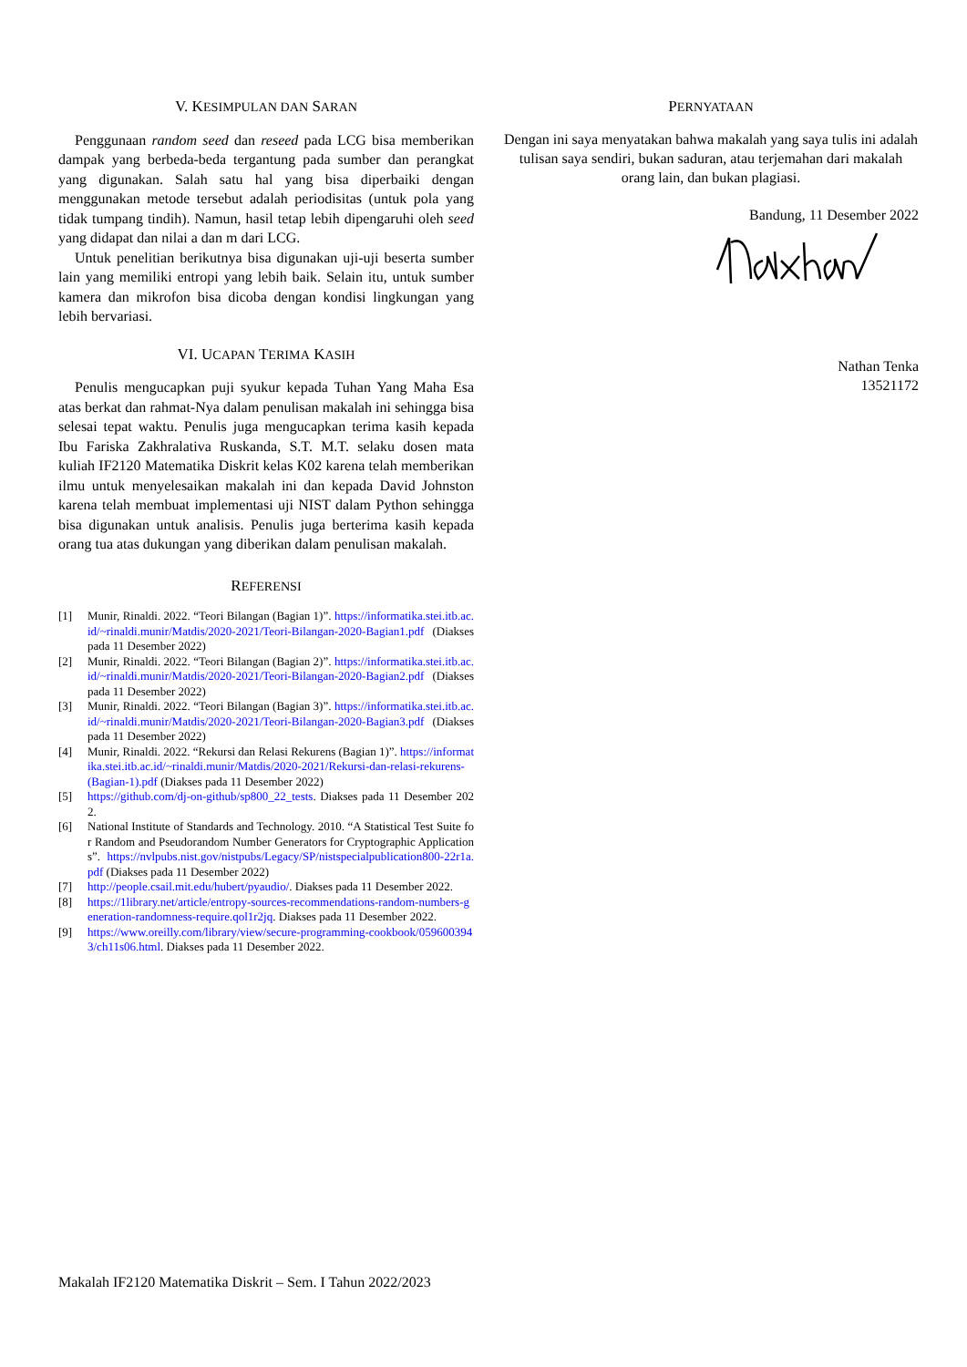V. KESIMPULAN DAN SARAN
Penggunaan random seed dan reseed pada LCG bisa memberikan dampak yang berbeda-beda tergantung pada sumber dan perangkat yang digunakan. Salah satu hal yang bisa diperbaiki dengan menggunakan metode tersebut adalah periodisitas (untuk pola yang tidak tumpang tindih). Namun, hasil tetap lebih dipengaruhi oleh seed yang didapat dan nilai a dan m dari LCG.
Untuk penelitian berikutnya bisa digunakan uji-uji beserta sumber lain yang memiliki entropi yang lebih baik. Selain itu, untuk sumber kamera dan mikrofon bisa dicoba dengan kondisi lingkungan yang lebih bervariasi.
VI. UCAPAN TERIMA KASIH
Penulis mengucapkan puji syukur kepada Tuhan Yang Maha Esa atas berkat dan rahmat-Nya dalam penulisan makalah ini sehingga bisa selesai tepat waktu. Penulis juga mengucapkan terima kasih kepada Ibu Fariska Zakhralativa Ruskanda, S.T. M.T. selaku dosen mata kuliah IF2120 Matematika Diskrit kelas K02 karena telah memberikan ilmu untuk menyelesaikan makalah ini dan kepada David Johnston karena telah membuat implementasi uji NIST dalam Python sehingga bisa digunakan untuk analisis. Penulis juga berterima kasih kepada orang tua atas dukungan yang diberikan dalam penulisan makalah.
REFERENSI
[1] Munir, Rinaldi. 2022. “Teori Bilangan (Bagian 1)”. https://informatika.stei.itb.ac.id/~rinaldi.munir/Matdis/2020-2021/Teori-Bilangan-2020-Bagian1.pdf (Diakses pada 11 Desember 2022)
[2] Munir, Rinaldi. 2022. “Teori Bilangan (Bagian 2)”. https://informatika.stei.itb.ac.id/~rinaldi.munir/Matdis/2020-2021/Teori-Bilangan-2020-Bagian2.pdf (Diakses pada 11 Desember 2022)
[3] Munir, Rinaldi. 2022. “Teori Bilangan (Bagian 3)”. https://informatika.stei.itb.ac.id/~rinaldi.munir/Matdis/2020-2021/Teori-Bilangan-2020-Bagian3.pdf (Diakses pada 11 Desember 2022)
[4] Munir, Rinaldi. 2022. “Rekursi dan Relasi Rekurens (Bagian 1)”. https://informatika.stei.itb.ac.id/~rinaldi.munir/Matdis/2020-2021/Rekursi-dan-relasi-rekurens-(Bagian-1).pdf (Diakses pada 11 Desember 2022)
[5] https://github.com/dj-on-github/sp800_22_tests. Diakses pada 11 Desember 2022.
[6] National Institute of Standards and Technology. 2010. “A Statistical Test Suite for Random and Pseudorandom Number Generators for Cryptographic Applications”. https://nvlpubs.nist.gov/nistpubs/Legacy/SP/nistspecialpublication800-22r1a.pdf (Diakses pada 11 Desember 2022)
[7] http://people.csail.mit.edu/hubert/pyaudio/. Diakses pada 11 Desember 2022.
[8] https://1library.net/article/entropy-sources-recommendations-random-numbers-generation-randomness-require.qol1r2jq. Diakses pada 11 Desember 2022.
[9] https://www.oreilly.com/library/view/secure-programming-cookbook/0596003943/ch11s06.html. Diakses pada 11 Desember 2022.
PERNYATAAN
Dengan ini saya menyatakan bahwa makalah yang saya tulis ini adalah tulisan saya sendiri, bukan saduran, atau terjemahan dari makalah orang lain, dan bukan plagiasi.
Bandung, 11 Desember 2022
Nathan Tenka
13521172
Makalah IF2120 Matematika Diskrit – Sem. I Tahun 2022/2023